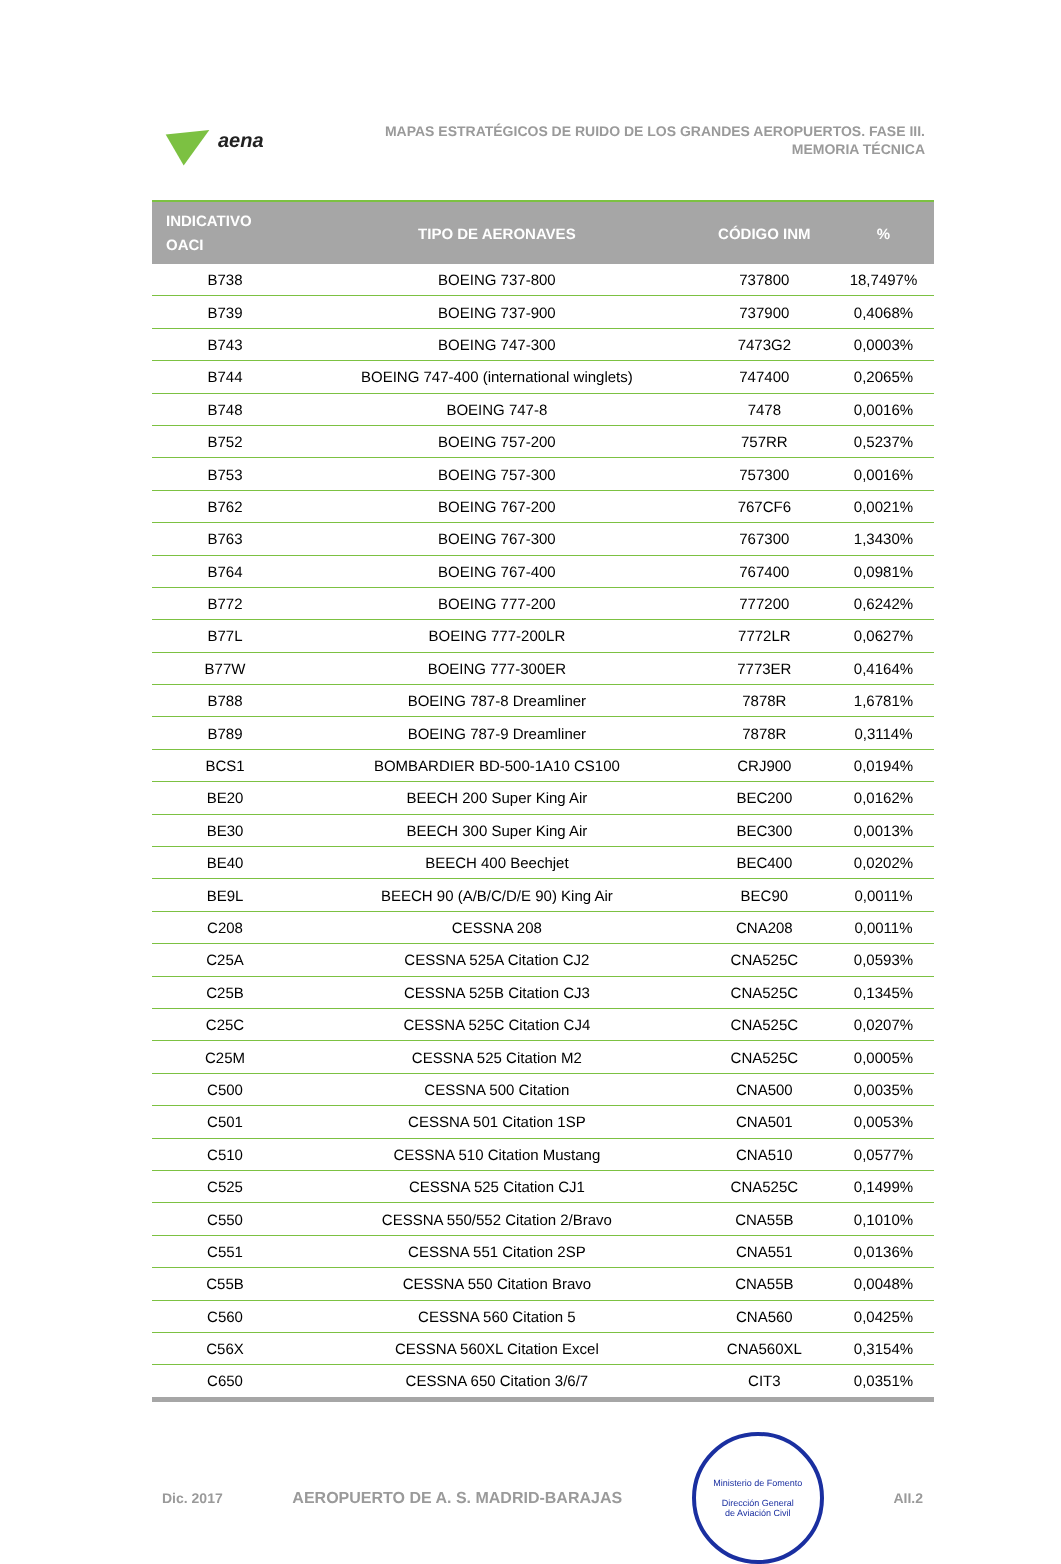aena
MAPAS ESTRATÉGICOS DE RUIDO DE LOS GRANDES AEROPUERTOS. FASE III.
MEMORIA TÉCNICA
| INDICATIVO OACI | TIPO DE AERONAVES | CÓDIGO INM | % |
| --- | --- | --- | --- |
| B738 | BOEING 737-800 | 737800 | 18,7497% |
| B739 | BOEING 737-900 | 737900 | 0,4068% |
| B743 | BOEING 747-300 | 7473G2 | 0,0003% |
| B744 | BOEING 747-400 (international winglets) | 747400 | 0,2065% |
| B748 | BOEING 747-8 | 7478 | 0,0016% |
| B752 | BOEING 757-200 | 757RR | 0,5237% |
| B753 | BOEING 757-300 | 757300 | 0,0016% |
| B762 | BOEING 767-200 | 767CF6 | 0,0021% |
| B763 | BOEING 767-300 | 767300 | 1,3430% |
| B764 | BOEING 767-400 | 767400 | 0,0981% |
| B772 | BOEING 777-200 | 777200 | 0,6242% |
| B77L | BOEING 777-200LR | 7772LR | 0,0627% |
| B77W | BOEING 777-300ER | 7773ER | 0,4164% |
| B788 | BOEING 787-8 Dreamliner | 7878R | 1,6781% |
| B789 | BOEING 787-9 Dreamliner | 7878R | 0,3114% |
| BCS1 | BOMBARDIER BD-500-1A10 CS100 | CRJ900 | 0,0194% |
| BE20 | BEECH 200 Super King Air | BEC200 | 0,0162% |
| BE30 | BEECH 300 Super King Air | BEC300 | 0,0013% |
| BE40 | BEECH 400 Beechjet | BEC400 | 0,0202% |
| BE9L | BEECH 90 (A/B/C/D/E 90) King Air | BEC90 | 0,0011% |
| C208 | CESSNA 208 | CNA208 | 0,0011% |
| C25A | CESSNA 525A Citation CJ2 | CNA525C | 0,0593% |
| C25B | CESSNA 525B Citation CJ3 | CNA525C | 0,1345% |
| C25C | CESSNA 525C Citation CJ4 | CNA525C | 0,0207% |
| C25M | CESSNA 525 Citation M2 | CNA525C | 0,0005% |
| C500 | CESSNA 500 Citation | CNA500 | 0,0035% |
| C501 | CESSNA 501 Citation 1SP | CNA501 | 0,0053% |
| C510 | CESSNA 510 Citation Mustang | CNA510 | 0,0577% |
| C525 | CESSNA 525 Citation CJ1 | CNA525C | 0,1499% |
| C550 | CESSNA 550/552 Citation 2/Bravo | CNA55B | 0,1010% |
| C551 | CESSNA 551 Citation 2SP | CNA551 | 0,0136% |
| C55B | CESSNA 550 Citation Bravo | CNA55B | 0,0048% |
| C560 | CESSNA 560 Citation 5 | CNA560 | 0,0425% |
| C56X | CESSNA 560XL Citation Excel | CNA560XL | 0,3154% |
| C650 | CESSNA 650 Citation 3/6/7 | CIT3 | 0,0351% |
Dic. 2017 AEROPUERTO DE A. S. MADRID-BARAJAS
Ministerio de Fomento
Dirección General
de Aviación Civil
AII.2